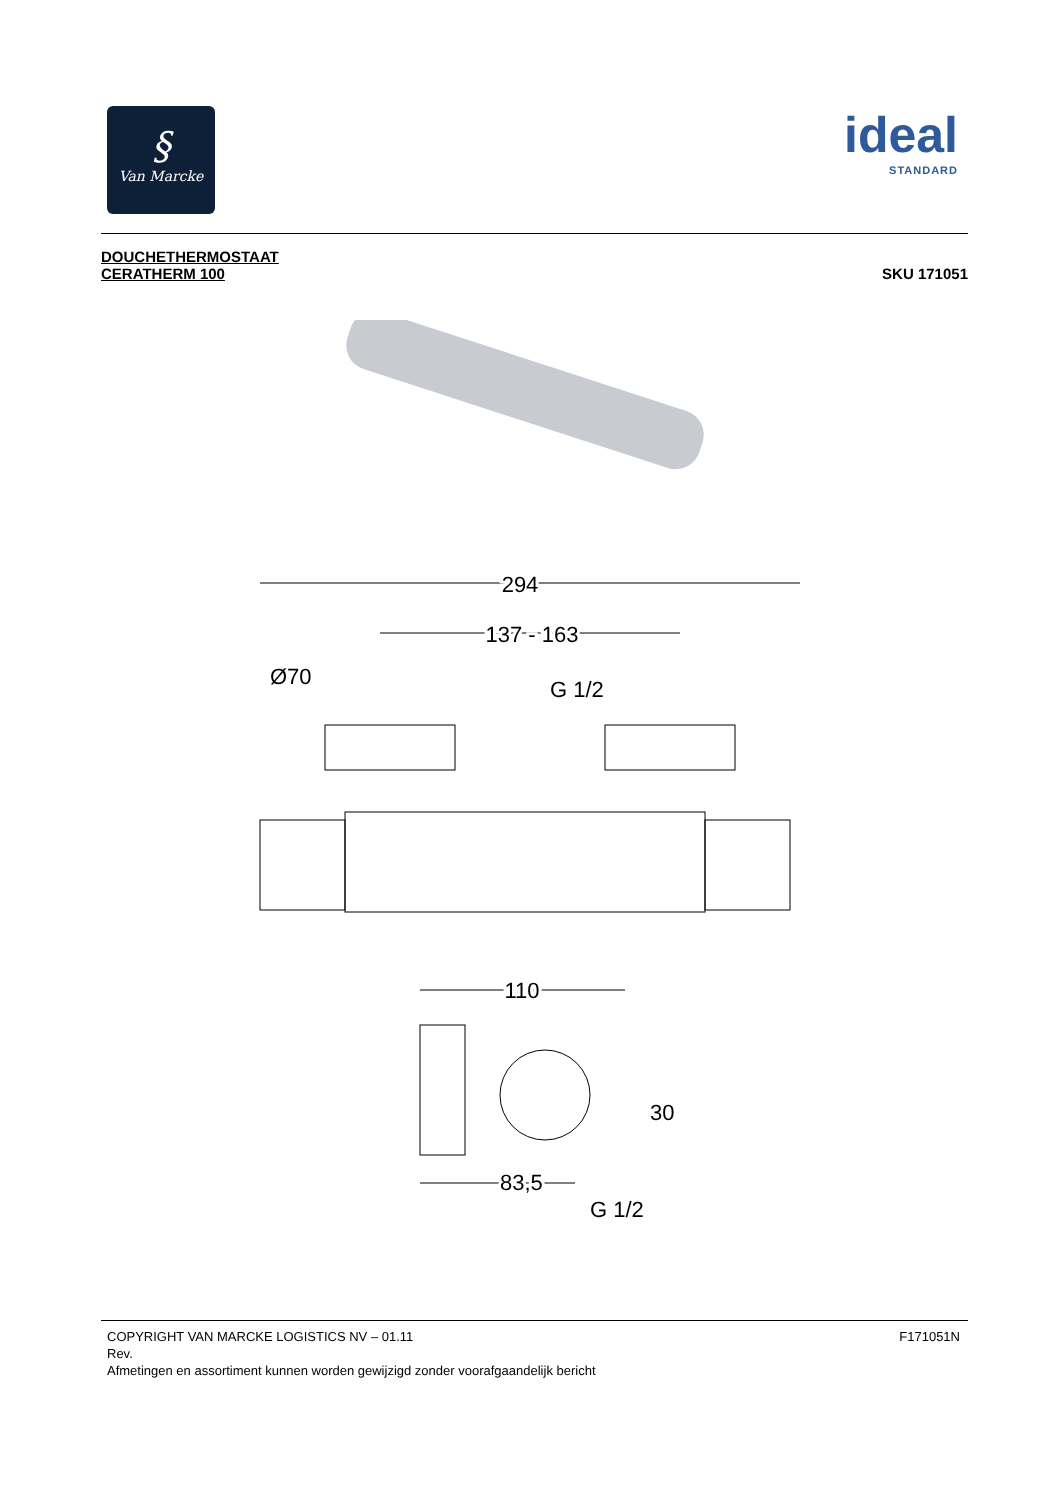§
Van Marcke
ideal
STANDARD
DOUCHETHERMOSTAAT
CERATHERM 100
SKU 171051
294
137 - 163
Ø70
G 1/2
110
30
83,5
G 1/2
F171051N COPYRIGHT VAN MARCKE LOGISTICS NV – 01.11
Rev.
Afmetingen en assortiment kunnen worden gewijzigd zonder voorafgaandelijk bericht